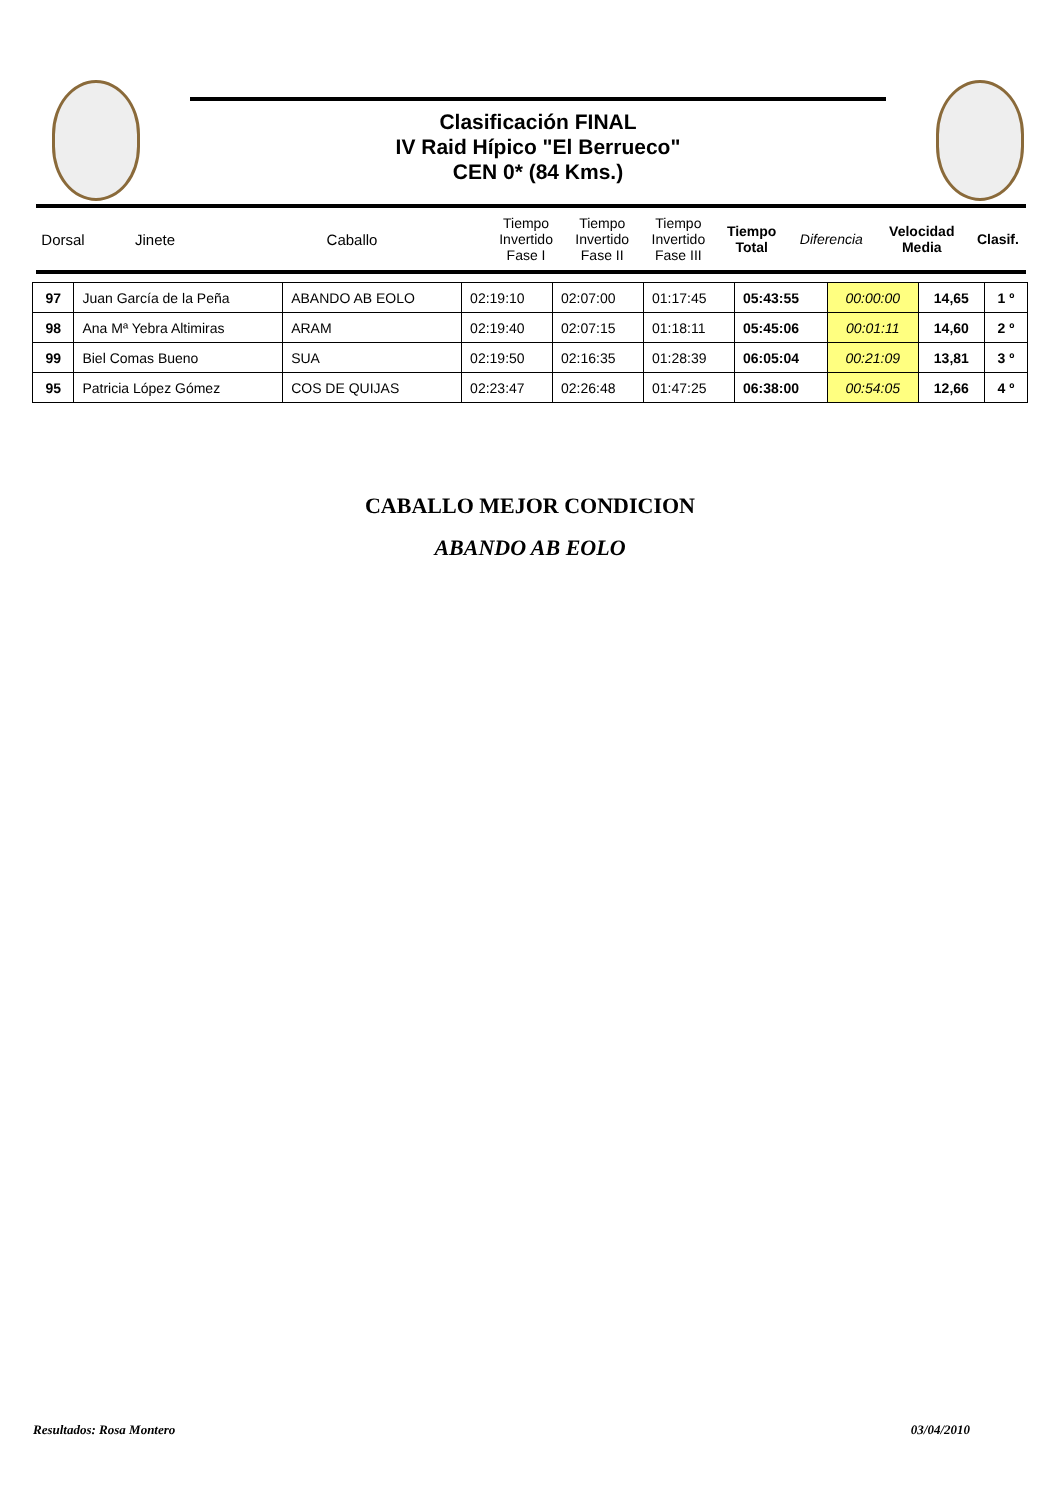Clasificación FINAL
IV Raid Hípico "El Berrueco"
CEN 0* (84 Kms.)
| Dorsal | Jinete | Caballo | Tiempo Invertido Fase I | Tiempo Invertido Fase II | Tiempo Invertido Fase III | Tiempo Total | Diferencia | Velocidad Media | Clasif. |
| 97 | Juan García de la Peña | ABANDO AB EOLO | 02:19:10 | 02:07:00 | 01:17:45 | 05:43:55 | 00:00:00 | 14,65 | 1 º |
| 98 | Ana Mª Yebra Altimiras | ARAM | 02:19:40 | 02:07:15 | 01:18:11 | 05:45:06 | 00:01:11 | 14,60 | 2 º |
| 99 | Biel Comas Bueno | SUA | 02:19:50 | 02:16:35 | 01:28:39 | 06:05:04 | 00:21:09 | 13,81 | 3 º |
| 95 | Patricia López Gómez | COS DE QUIJAS | 02:23:47 | 02:26:48 | 01:47:25 | 06:38:00 | 00:54:05 | 12,66 | 4 º |
CABALLO MEJOR CONDICION
ABANDO AB EOLO
Resultados: Rosa Montero 03/04/2010